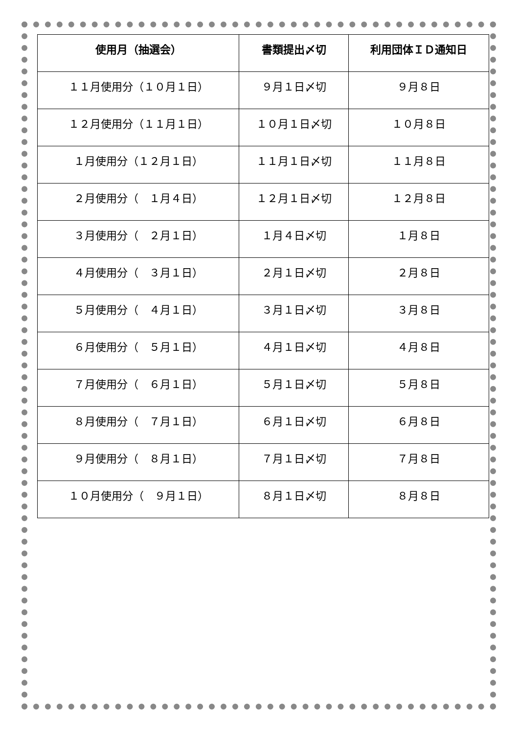| 使用月（抽選会） | 書類提出〆切 | 利用団体ＩＤ通知日 |
| --- | --- | --- |
| １１月使用分（１０月１日） | ９月１日〆切 | ９月８日 |
| １２月使用分（１１月１日） | １０月１日〆切 | １０月８日 |
| １月使用分（１２月１日） | １１月１日〆切 | １１月８日 |
| ２月使用分（ １月４日） | １２月１日〆切 | １２月８日 |
| ３月使用分（ ２月１日） | １月４日〆切 | １月８日 |
| ４月使用分（ ３月１日） | ２月１日〆切 | ２月８日 |
| ５月使用分（ ４月１日） | ３月１日〆切 | ３月８日 |
| ６月使用分（ ５月１日） | ４月１日〆切 | ４月８日 |
| ７月使用分（ ６月１日） | ５月１日〆切 | ５月８日 |
| ８月使用分（ ７月１日） | ６月１日〆切 | ６月８日 |
| ９月使用分（ ８月１日） | ７月１日〆切 | ７月８日 |
| １０月使用分（ ９月１日） | ８月１日〆切 | ８月８日 |